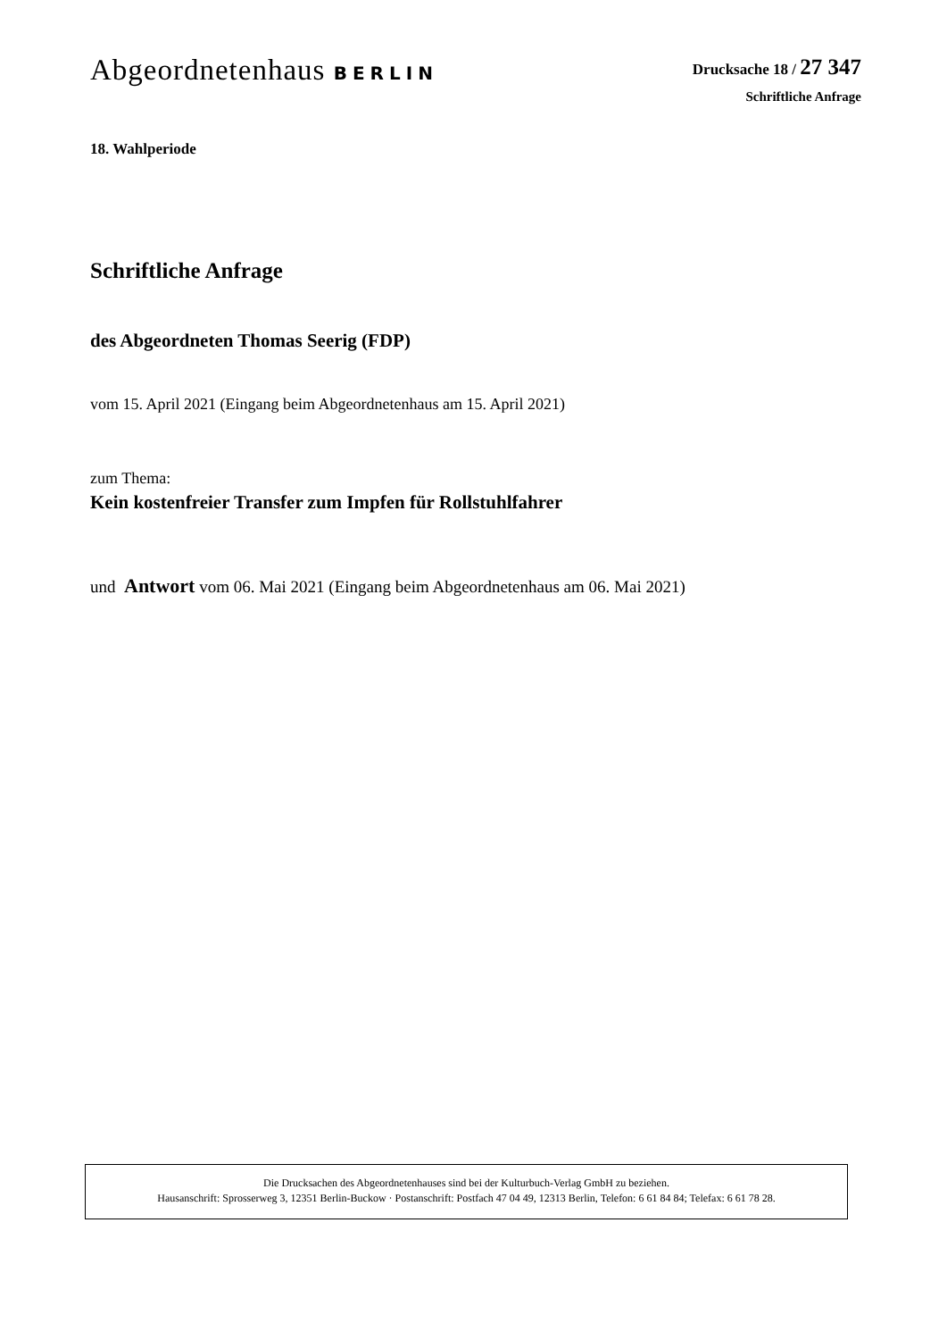Abgeordnetenhaus BERLIN
Drucksache 18 / 27 347
Schriftliche Anfrage
18. Wahlperiode
Schriftliche Anfrage
des Abgeordneten Thomas Seerig (FDP)
vom 15. April 2021 (Eingang beim Abgeordnetenhaus am 15. April 2021)
zum Thema:
Kein kostenfreier Transfer zum Impfen für Rollstuhlfahrer
und Antwort vom 06. Mai 2021 (Eingang beim Abgeordnetenhaus am 06. Mai 2021)
Die Drucksachen des Abgeordnetenhauses sind bei der Kulturbuch-Verlag GmbH zu beziehen.
Hausanschrift: Sprosserweg 3, 12351 Berlin-Buckow · Postanschrift: Postfach 47 04 49, 12313 Berlin, Telefon: 6 61 84 84; Telefax: 6 61 78 28.